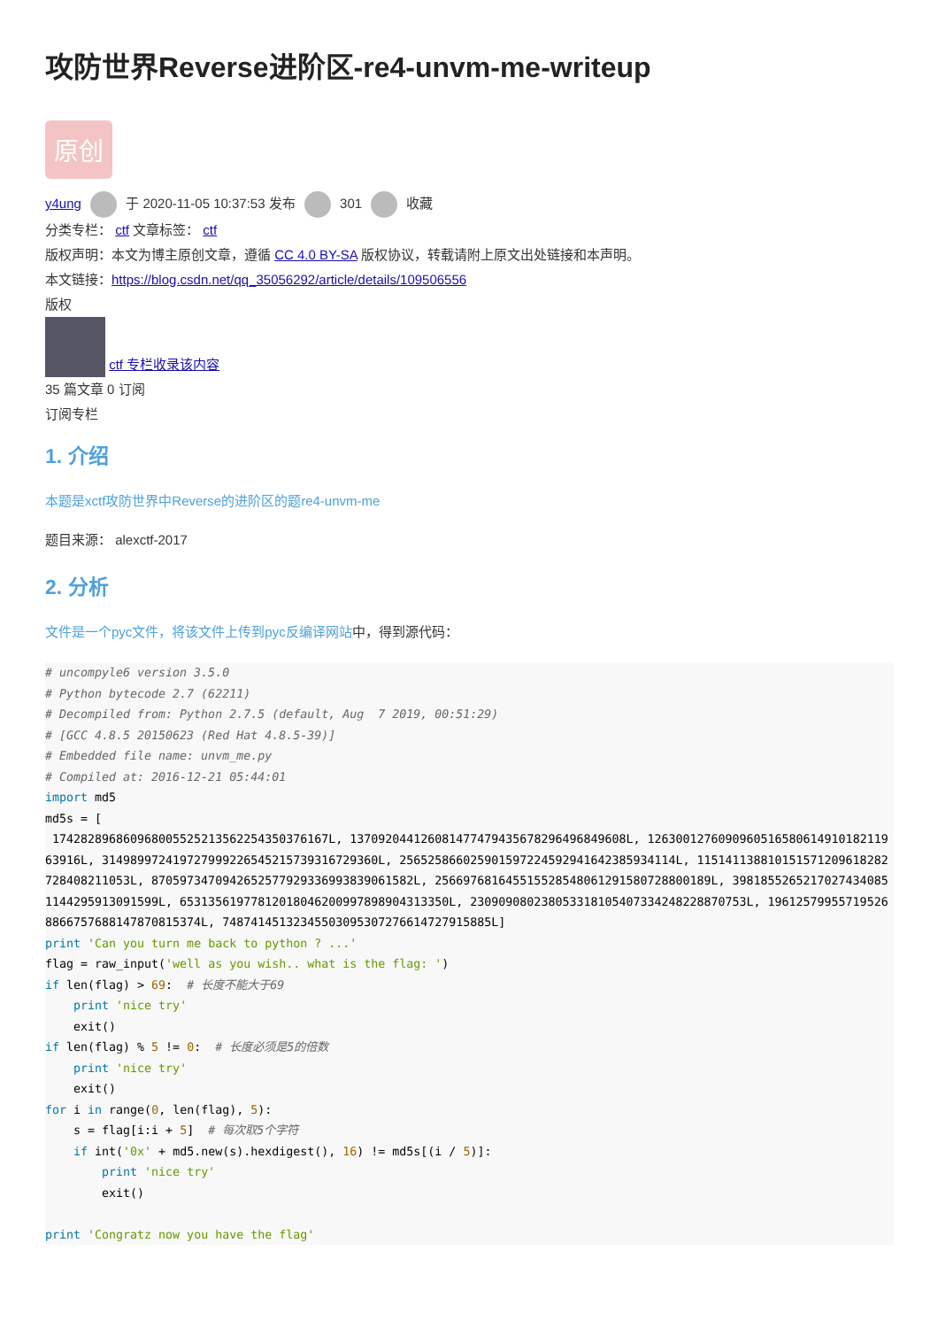攻防世界Reverse进阶区-re4-unvm-me-writeup
原创
y4ung 于 2020-11-05 10:37:53 发布 301 收藏
分类专栏： ctf 文章标签： ctf
版权声明：本文为博主原创文章，遵循 CC 4.0 BY-SA 版权协议，转载请附上原文出处链接和本声明。
本文链接：https://blog.csdn.net/qq_35056292/article/details/109506556
版权
ctf 专栏收录该内容
35 篇文章 0 订阅
订阅专栏
1. 介绍
本题是xctf攻防世界中Reverse的进阶区的题re4-unvm-me
题目来源： alexctf-2017
2. 分析
文件是一个pyc文件，将该文件上传到pyc反编译网站中，得到源代码：
# uncompyle6 version 3.5.0
# Python bytecode 2.7 (62211)
# Decompiled from: Python 2.7.5 (default, Aug  7 2019, 00:51:29)
# [GCC 4.8.5 20150623 (Red Hat 4.8.5-39)]
# Embedded file name: unvm_me.py
# Compiled at: 2016-12-21 05:44:01
import md5
md5s = [
 174282896860968005525213562254350376167L, 137092044126081477479435678296496849608L, 126300127609096051658061491018211963916L, 314989972419727999226545215739316729360L, 256525866025901597224592941642385934114L, 115141138810151571209618282728408211053L, 8705973470942652577929336993839061582L, 256697681645515528548061291580728800189L, 39818552652170274340851144295913091599L, 65313561977812018046200997898904313350L, 230909080238053318105407334248228870753L, 196125799557195268866757688147870815374L, 74874145132345503095307276614727915885L]
print 'Can you turn me back to python ? ...'
flag = raw_input('well as you wish.. what is the flag: ')
if len(flag) > 69:  # 长度不能大于69
    print 'nice try'
    exit()
if len(flag) % 5 != 0:  # 长度必须是5的倍数
    print 'nice try'
    exit()
for i in range(0, len(flag), 5):
    s = flag[i:i + 5]  # 每次取5个字符
    if int('0x' + md5.new(s).hexdigest(), 16) != md5s[(i / 5)]:
        print 'nice try'
        exit()

print 'Congratz now you have the flag'